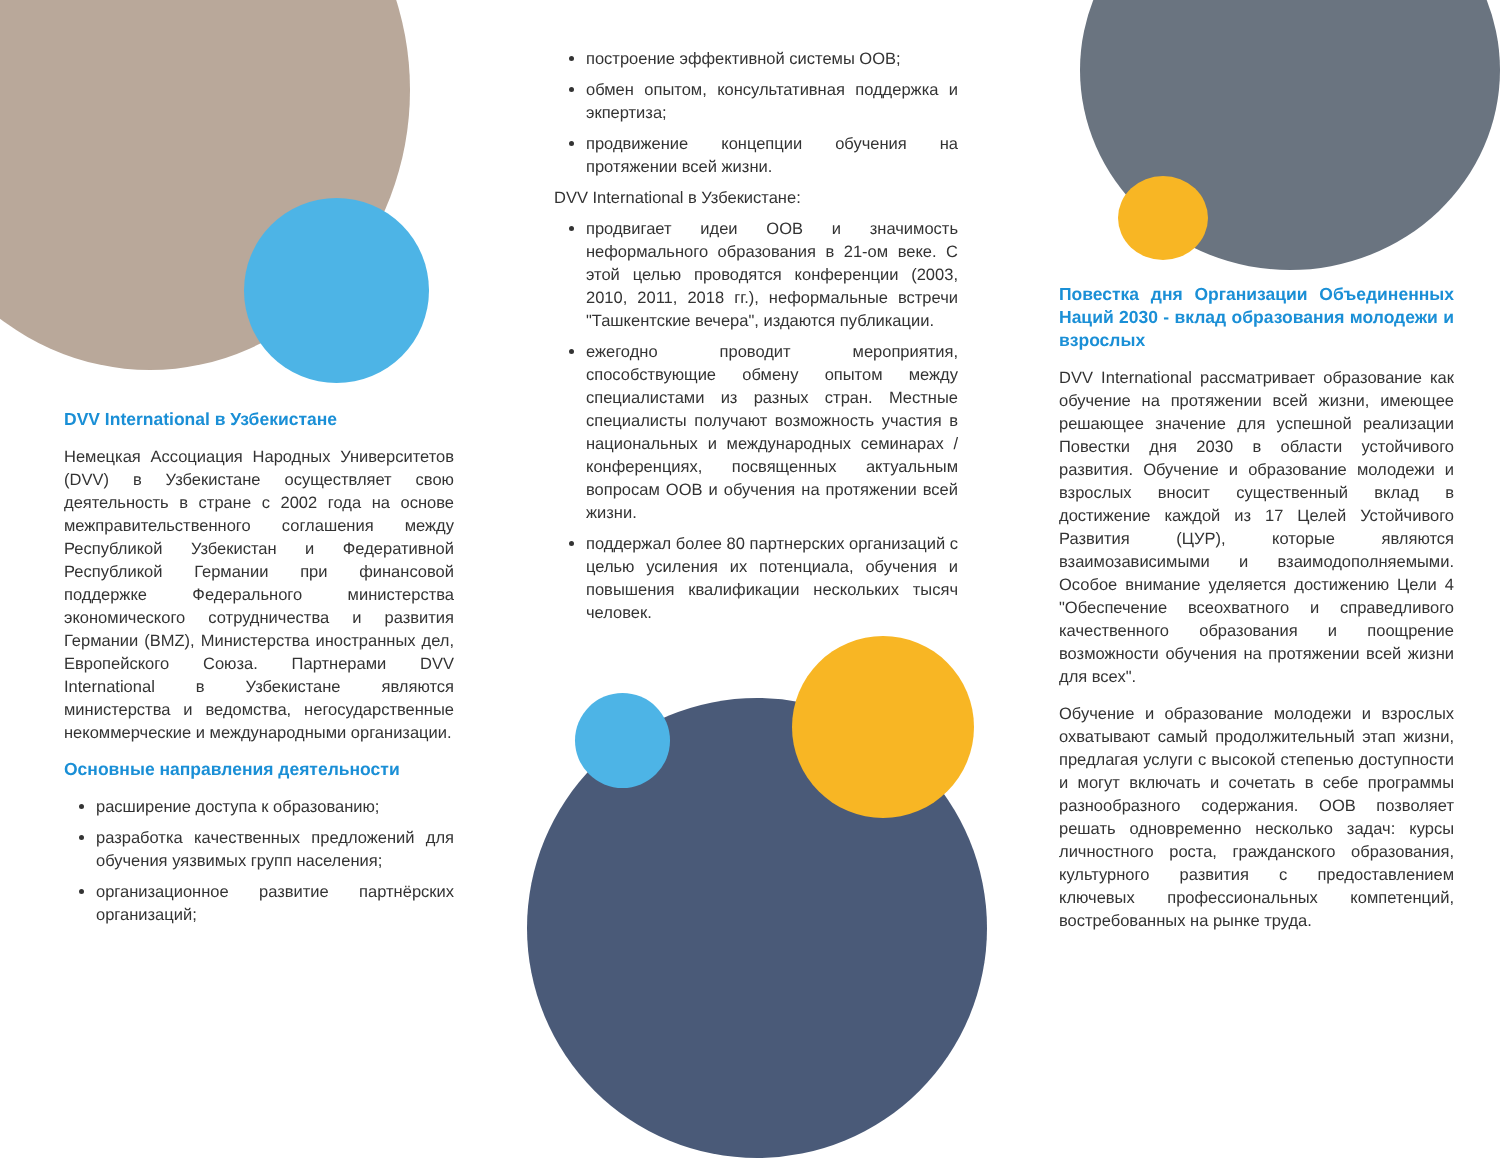DVV International в Узбекистане
Немецкая Ассоциация Народных Университетов (DVV) в Узбекистане осуществляет свою деятельность в стране с 2002 года на основе межправительственного соглашения между Республикой Узбекистан и Федеративной Республикой Германии при финансовой поддержке Федерального министерства экономического сотрудничества и развития Германии (BMZ), Министерства иностранных дел, Европейского Союза. Партнерами DVV International в Узбекистане являются министерства и ведомства, негосударственные некоммерческие и международными организации.
Основные направления деятельности
расширение доступа к образованию;
разработка качественных предложений для обучения уязвимых групп населения;
организационное развитие партнёрских организаций;
построение эффективной системы ООВ;
обмен опытом, консультативная поддержка и экпертиза;
продвижение концепции обучения на протяжении всей жизни.
DVV International в Узбекистане:
продвигает идеи ООВ и значимость неформального образования в 21-ом веке. С этой целью проводятся конференции (2003, 2010, 2011, 2018 гг.), неформальные встречи "Ташкентские вечера", издаются публикации.
ежегодно проводит мероприятия, способствующие обмену опытом между специалистами из разных стран. Местные специалисты получают возможность участия в национальных и международных семинарах / конференциях, посвященных актуальным вопросам ООВ и обучения на протяжении всей жизни.
поддержал более 80 партнерских организаций с целью усиления их потенциала, обучения и повышения квалификации нескольких тысяч человек.
Повестка дня Организации Объединенных Наций 2030 - вклад образования молодежи и взрослых
DVV International рассматривает образование как обучение на протяжении всей жизни, имеющее решающее значение для успешной реализации Повестки дня 2030 в области устойчивого развития. Обучение и образование молодежи и взрослых вносит существенный вклад в достижение каждой из 17 Целей Устойчивого Развития (ЦУР), которые являются взаимозависимыми и взаимодополняемыми. Особое внимание уделяется достижению Цели 4 "Обеспечение всеохватного и справедливого качественного образования и поощрение возможности обучения на протяжении всей жизни для всех".
Обучение и образование молодежи и взрослых охватывают самый продолжительный этап жизни, предлагая услуги с высокой степенью доступности и могут включать и сочетать в себе программы разнообразного содержания. ООВ позволяет решать одновременно несколько задач: курсы личностного роста, гражданского образования, культурного развития с предоставлением ключевых профессиональных компетенций, востребованных на рынке труда.